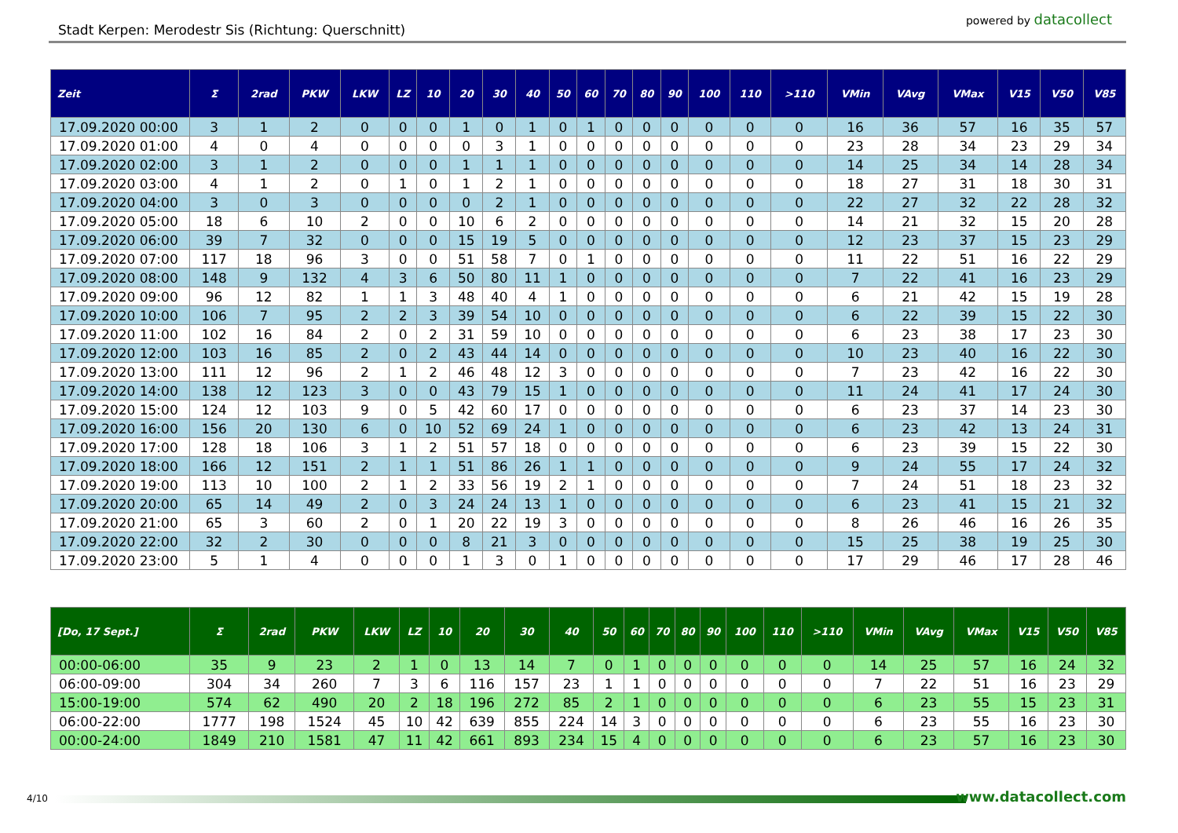Stadt Kerpen: Merodestr Sis (Richtung: Querschnitt)
powered by datacollect
| Zeit | Σ | 2rad | PKW | LKW | LZ | 10 | 20 | 30 | 40 | 50 | 60 | 70 | 80 | 90 | 100 | 110 | >110 | VMin | VAvg | VMax | V15 | V50 | V85 |
| --- | --- | --- | --- | --- | --- | --- | --- | --- | --- | --- | --- | --- | --- | --- | --- | --- | --- | --- | --- | --- | --- | --- | --- |
| 17.09.2020 00:00 | 3 | 1 | 2 | 0 | 0 | 0 | 1 | 0 | 1 | 0 | 1 | 0 | 0 | 0 | 0 | 0 | 0 | 16 | 36 | 57 | 16 | 35 | 57 |
| 17.09.2020 01:00 | 4 | 0 | 4 | 0 | 0 | 0 | 0 | 3 | 1 | 0 | 0 | 0 | 0 | 0 | 0 | 0 | 0 | 23 | 28 | 34 | 23 | 29 | 34 |
| 17.09.2020 02:00 | 3 | 1 | 2 | 0 | 0 | 0 | 1 | 1 | 1 | 0 | 0 | 0 | 0 | 0 | 0 | 0 | 0 | 14 | 25 | 34 | 14 | 28 | 34 |
| 17.09.2020 03:00 | 4 | 1 | 2 | 0 | 1 | 0 | 1 | 2 | 1 | 0 | 0 | 0 | 0 | 0 | 0 | 0 | 0 | 18 | 27 | 31 | 18 | 30 | 31 |
| 17.09.2020 04:00 | 3 | 0 | 3 | 0 | 0 | 0 | 0 | 2 | 1 | 0 | 0 | 0 | 0 | 0 | 0 | 0 | 0 | 22 | 27 | 32 | 22 | 28 | 32 |
| 17.09.2020 05:00 | 18 | 6 | 10 | 2 | 0 | 0 | 10 | 6 | 2 | 0 | 0 | 0 | 0 | 0 | 0 | 0 | 0 | 14 | 21 | 32 | 15 | 20 | 28 |
| 17.09.2020 06:00 | 39 | 7 | 32 | 0 | 0 | 0 | 15 | 19 | 5 | 0 | 0 | 0 | 0 | 0 | 0 | 0 | 0 | 12 | 23 | 37 | 15 | 23 | 29 |
| 17.09.2020 07:00 | 117 | 18 | 96 | 3 | 0 | 0 | 51 | 58 | 7 | 0 | 1 | 0 | 0 | 0 | 0 | 0 | 0 | 11 | 22 | 51 | 16 | 22 | 29 |
| 17.09.2020 08:00 | 148 | 9 | 132 | 4 | 3 | 6 | 50 | 80 | 11 | 1 | 0 | 0 | 0 | 0 | 0 | 0 | 0 | 7 | 22 | 41 | 16 | 23 | 29 |
| 17.09.2020 09:00 | 96 | 12 | 82 | 1 | 1 | 3 | 48 | 40 | 4 | 1 | 0 | 0 | 0 | 0 | 0 | 0 | 0 | 6 | 21 | 42 | 15 | 19 | 28 |
| 17.09.2020 10:00 | 106 | 7 | 95 | 2 | 2 | 3 | 39 | 54 | 10 | 0 | 0 | 0 | 0 | 0 | 0 | 0 | 0 | 6 | 22 | 39 | 15 | 22 | 30 |
| 17.09.2020 11:00 | 102 | 16 | 84 | 2 | 0 | 2 | 31 | 59 | 10 | 0 | 0 | 0 | 0 | 0 | 0 | 0 | 0 | 6 | 23 | 38 | 17 | 23 | 30 |
| 17.09.2020 12:00 | 103 | 16 | 85 | 2 | 0 | 2 | 43 | 44 | 14 | 0 | 0 | 0 | 0 | 0 | 0 | 0 | 0 | 10 | 23 | 40 | 16 | 22 | 30 |
| 17.09.2020 13:00 | 111 | 12 | 96 | 2 | 1 | 2 | 46 | 48 | 12 | 3 | 0 | 0 | 0 | 0 | 0 | 0 | 0 | 7 | 23 | 42 | 16 | 22 | 30 |
| 17.09.2020 14:00 | 138 | 12 | 123 | 3 | 0 | 0 | 43 | 79 | 15 | 1 | 0 | 0 | 0 | 0 | 0 | 0 | 0 | 11 | 24 | 41 | 17 | 24 | 30 |
| 17.09.2020 15:00 | 124 | 12 | 103 | 9 | 0 | 5 | 42 | 60 | 17 | 0 | 0 | 0 | 0 | 0 | 0 | 0 | 0 | 6 | 23 | 37 | 14 | 23 | 30 |
| 17.09.2020 16:00 | 156 | 20 | 130 | 6 | 0 | 10 | 52 | 69 | 24 | 1 | 0 | 0 | 0 | 0 | 0 | 0 | 0 | 6 | 23 | 42 | 13 | 24 | 31 |
| 17.09.2020 17:00 | 128 | 18 | 106 | 3 | 1 | 2 | 51 | 57 | 18 | 0 | 0 | 0 | 0 | 0 | 0 | 0 | 0 | 6 | 23 | 39 | 15 | 22 | 30 |
| 17.09.2020 18:00 | 166 | 12 | 151 | 2 | 1 | 1 | 51 | 86 | 26 | 1 | 1 | 0 | 0 | 0 | 0 | 0 | 0 | 9 | 24 | 55 | 17 | 24 | 32 |
| 17.09.2020 19:00 | 113 | 10 | 100 | 2 | 1 | 2 | 33 | 56 | 19 | 2 | 1 | 0 | 0 | 0 | 0 | 0 | 0 | 7 | 24 | 51 | 18 | 23 | 32 |
| 17.09.2020 20:00 | 65 | 14 | 49 | 2 | 0 | 3 | 24 | 24 | 13 | 1 | 0 | 0 | 0 | 0 | 0 | 0 | 0 | 6 | 23 | 41 | 15 | 21 | 32 |
| 17.09.2020 21:00 | 65 | 3 | 60 | 2 | 0 | 1 | 20 | 22 | 19 | 3 | 0 | 0 | 0 | 0 | 0 | 0 | 0 | 8 | 26 | 46 | 16 | 26 | 35 |
| 17.09.2020 22:00 | 32 | 2 | 30 | 0 | 0 | 0 | 8 | 21 | 3 | 0 | 0 | 0 | 0 | 0 | 0 | 0 | 0 | 15 | 25 | 38 | 19 | 25 | 30 |
| 17.09.2020 23:00 | 5 | 1 | 4 | 0 | 0 | 0 | 1 | 3 | 0 | 1 | 0 | 0 | 0 | 0 | 0 | 0 | 0 | 17 | 29 | 46 | 17 | 28 | 46 |
| [Do, 17 Sept.] | Σ | 2rad | PKW | LKW | LZ | 10 | 20 | 30 | 40 | 50 | 60 | 70 | 80 | 90 | 100 | 110 | >110 | VMin | VAvg | VMax | V15 | V50 | V85 |
| --- | --- | --- | --- | --- | --- | --- | --- | --- | --- | --- | --- | --- | --- | --- | --- | --- | --- | --- | --- | --- | --- | --- | --- |
| 00:00-06:00 | 35 | 9 | 23 | 2 | 1 | 0 | 13 | 14 | 7 | 0 | 1 | 0 | 0 | 0 | 0 | 0 | 0 | 14 | 25 | 57 | 16 | 24 | 32 |
| 06:00-09:00 | 304 | 34 | 260 | 7 | 3 | 6 | 116 | 157 | 23 | 1 | 1 | 0 | 0 | 0 | 0 | 0 | 0 | 7 | 22 | 51 | 16 | 23 | 29 |
| 15:00-19:00 | 574 | 62 | 490 | 20 | 2 | 18 | 196 | 272 | 85 | 2 | 1 | 0 | 0 | 0 | 0 | 0 | 0 | 6 | 23 | 55 | 15 | 23 | 31 |
| 06:00-22:00 | 1777 | 198 | 1524 | 45 | 10 | 42 | 639 | 855 | 224 | 14 | 3 | 0 | 0 | 0 | 0 | 0 | 0 | 6 | 23 | 55 | 16 | 23 | 30 |
| 00:00-24:00 | 1849 | 210 | 1581 | 47 | 11 | 42 | 661 | 893 | 234 | 15 | 4 | 0 | 0 | 0 | 0 | 0 | 0 | 6 | 23 | 57 | 16 | 23 | 30 |
4/10 www.datacollect.com